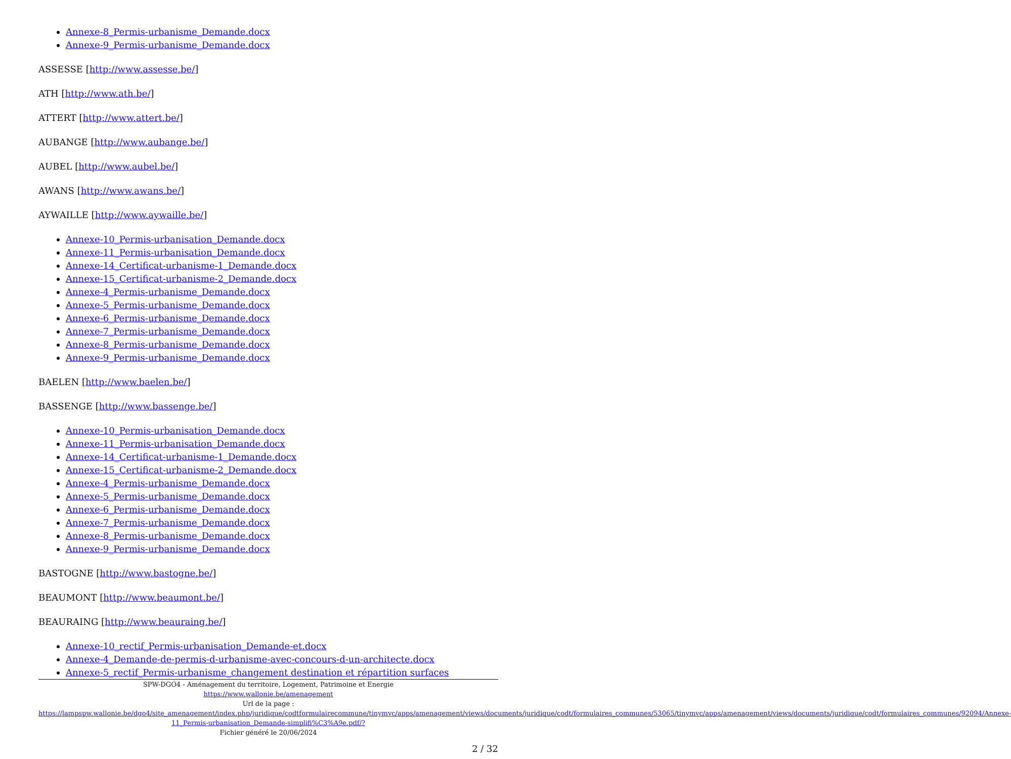Annexe-8_Permis-urbanisme_Demande.docx
Annexe-9_Permis-urbanisme_Demande.docx
ASSESSE [http://www.assesse.be/]
ATH [http://www.ath.be/]
ATTERT [http://www.attert.be/]
AUBANGE [http://www.aubange.be/]
AUBEL [http://www.aubel.be/]
AWANS [http://www.awans.be/]
AYWAILLE [http://www.aywaille.be/]
Annexe-10_Permis-urbanisation_Demande.docx
Annexe-11_Permis-urbanisation_Demande.docx
Annexe-14_Certificat-urbanisme-1_Demande.docx
Annexe-15_Certificat-urbanisme-2_Demande.docx
Annexe-4_Permis-urbanisme_Demande.docx
Annexe-5_Permis-urbanisme_Demande.docx
Annexe-6_Permis-urbanisme_Demande.docx
Annexe-7_Permis-urbanisme_Demande.docx
Annexe-8_Permis-urbanisme_Demande.docx
Annexe-9_Permis-urbanisme_Demande.docx
BAELEN [http://www.baelen.be/]
BASSENGE [http://www.bassenge.be/]
Annexe-10_Permis-urbanisation_Demande.docx
Annexe-11_Permis-urbanisation_Demande.docx
Annexe-14_Certificat-urbanisme-1_Demande.docx
Annexe-15_Certificat-urbanisme-2_Demande.docx
Annexe-4_Permis-urbanisme_Demande.docx
Annexe-5_Permis-urbanisme_Demande.docx
Annexe-6_Permis-urbanisme_Demande.docx
Annexe-7_Permis-urbanisme_Demande.docx
Annexe-8_Permis-urbanisme_Demande.docx
Annexe-9_Permis-urbanisme_Demande.docx
BASTOGNE [http://www.bastogne.be/]
BEAUMONT [http://www.beaumont.be/]
BEAURAING [http://www.beauraing.be/]
Annexe-10_rectif_Permis-urbanisation_Demande-et.docx
Annexe-4_Demande-de-permis-d-urbanisme-avec-concours-d-un-architecte.docx
Annexe-5_rectif_Permis-urbanisme_changement destination et répartition surfaces
SPW-DGO4 - Aménagement du territoire, Logement, Patrimoine et Energie
https://www.wallonie.be/amenagement
Url de la page :
https://lampspw.wallonie.be/dgo4/site_amenagement/index.php/juridique/codtformulairecommune/tinymvc/apps/amenagement/views/documents/juridique/codt/formulaires_communes/53065/tinymvc/apps/amenagement/views/documents/juridique/codt/formulaires_communes/92094/Annexe-11_Permis-urbanisation_Demande-simplifi%C3%A9e.pdf/?
Fichier généré le 20/06/2024
2 / 32